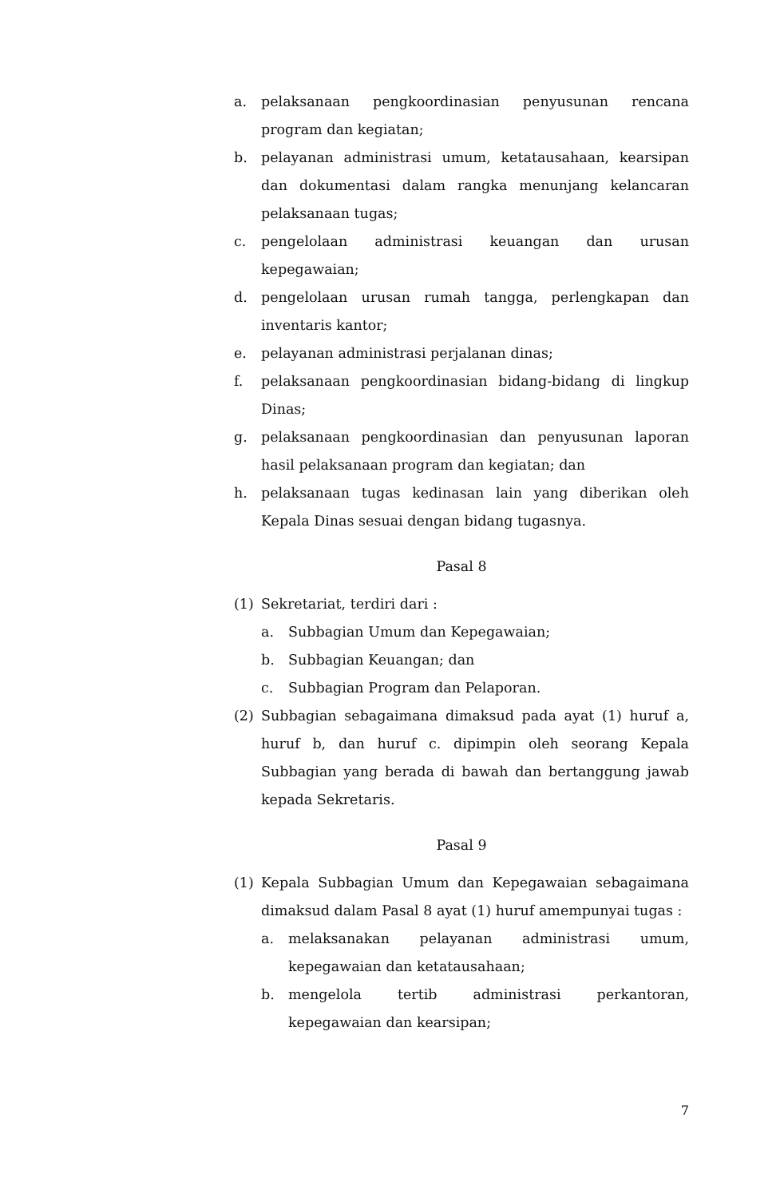a. pelaksanaan pengkoordinasian penyusunan rencana program dan kegiatan;
b. pelayanan administrasi umum, ketatausahaan, kearsipan dan dokumentasi dalam rangka menunjang kelancaran pelaksanaan tugas;
c. pengelolaan administrasi keuangan dan urusan kepegawaian;
d. pengelolaan urusan rumah tangga, perlengkapan dan inventaris kantor;
e. pelayanan administrasi perjalanan dinas;
f. pelaksanaan pengkoordinasian bidang-bidang di lingkup Dinas;
g. pelaksanaan pengkoordinasian dan penyusunan laporan hasil pelaksanaan program dan kegiatan; dan
h. pelaksanaan tugas kedinasan lain yang diberikan oleh Kepala Dinas sesuai dengan bidang tugasnya.
Pasal 8
(1) Sekretariat, terdiri dari :
a. Subbagian Umum dan Kepegawaian;
b. Subbagian Keuangan; dan
c. Subbagian Program dan Pelaporan.
(2) Subbagian sebagaimana dimaksud pada ayat (1) huruf a, huruf b, dan huruf c. dipimpin oleh seorang Kepala Subbagian yang berada di bawah dan bertanggung jawab kepada Sekretaris.
Pasal 9
(1) Kepala Subbagian Umum dan Kepegawaian sebagaimana dimaksud dalam Pasal 8 ayat (1) huruf amempunyai tugas :
a. melaksanakan pelayanan administrasi umum, kepegawaian dan ketatausahaan;
b. mengelola tertib administrasi perkantoran, kepegawaian dan kearsipan;
7